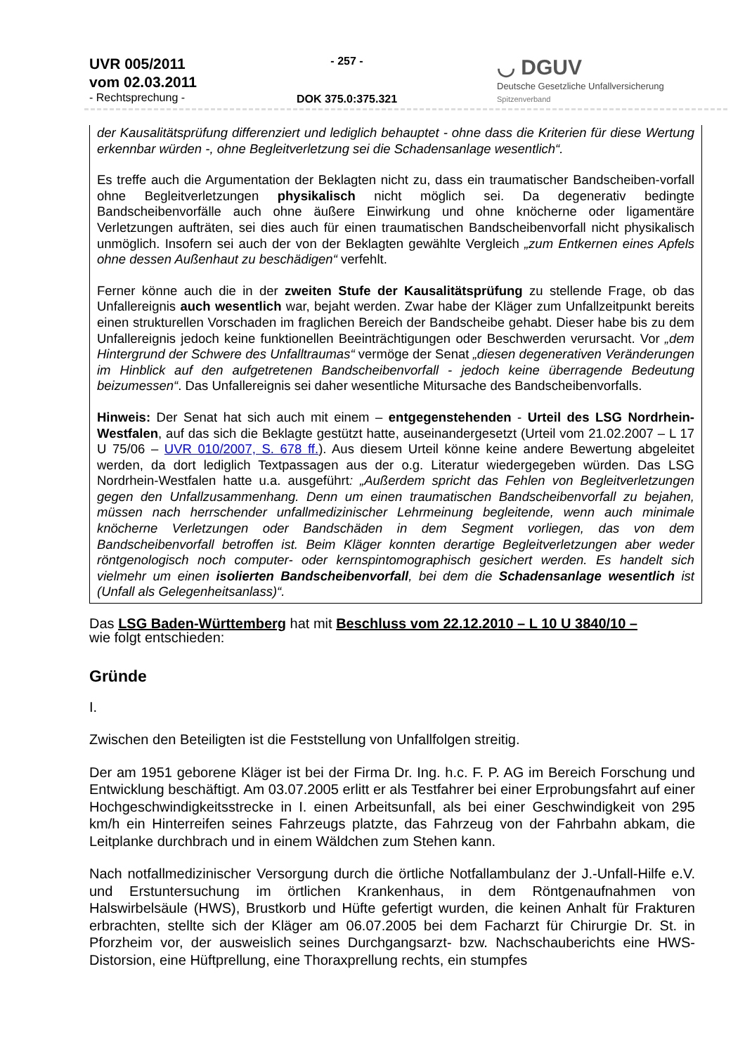UVR 005/2011
vom 02.03.2011
- Rechtsprechung -
- 257 -
DOK 375.0:375.321
◡ DGUV
Deutsche Gesetzliche Unfallversicherung
Spitzenverband
der Kausalitätsprüfung differenziert und lediglich behauptet - ohne dass die Kriterien für diese Wertung erkennbar würden -, ohne Begleitverletzung sei die Schadensanlage wesentlich“.
Es treffe auch die Argumentation der Beklagten nicht zu, dass ein traumatischer Bandscheiben-vorfall ohne Begleitverletzungen physikalisch nicht möglich sei. Da degenerativ bedingte Bandscheibenvorfälle auch ohne äußere Einwirkung und ohne knöcherne oder ligamentäre Verletzungen aufträten, sei dies auch für einen traumatischen Bandscheibenvorfall nicht physikalisch unmöglich. Insofern sei auch der von der Beklagten gewählte Vergleich „zum Entkernen eines Apfels ohne dessen Außenhaut zu beschädigen“ verfehlt.
Ferner könne auch die in der zweiten Stufe der Kausalitätsprüfung zu stellende Frage, ob das Unfallereignis auch wesentlich war, bejaht werden. Zwar habe der Kläger zum Unfallzeitpunkt bereits einen strukturellen Vorschaden im fraglichen Bereich der Bandscheibe gehabt. Dieser habe bis zu dem Unfallereignis jedoch keine funktionellen Beeinträchtigungen oder Beschwerden verursacht. Vor „dem Hintergrund der Schwere des Unfalltraumas“ vermöge der Senat „diesen degenerativen Veränderungen im Hinblick auf den aufgetretenen Bandscheibenvorfall - jedoch keine überragende Bedeutung beizumessen“. Das Unfallereignis sei daher wesentliche Mitursache des Bandscheibenvorfalls.
Hinweis: Der Senat hat sich auch mit einem – entgegenstehenden - Urteil des LSG Nordrhein-Westfalen, auf das sich die Beklagte gestützt hatte, auseinandergesetzt (Urteil vom 21.02.2007 – L 17 U 75/06 – UVR 010/2007, S. 678 ff.). Aus diesem Urteil könne keine andere Bewertung abgeleitet werden, da dort lediglich Textpassagen aus der o.g. Literatur wiedergegeben würden. Das LSG Nordrhein-Westfalen hatte u.a. ausgeführt: „Außerdem spricht das Fehlen von Begleitverletzungen gegen den Unfallzusammenhang. Denn um einen traumatischen Bandscheibenvorfall zu bejahen, müssen nach herrschender unfallmedizinischer Lehrmeinung begleitende, wenn auch minimale knöcherne Verletzungen oder Bandschäden in dem Segment vorliegen, das von dem Bandscheibenvorfall betroffen ist. Beim Kläger konnten derartige Begleitverletzungen aber weder röntgenologisch noch computer- oder kernspintomographisch gesichert werden. Es handelt sich vielmehr um einen isolierten Bandscheibenvorfall, bei dem die Schadensanlage wesentlich ist (Unfall als Gelegenheitsanlass)“.
Das LSG Baden-Württemberg hat mit Beschluss vom 22.12.2010 – L 10 U 3840/10 –
wie folgt entschieden:
Gründe
I.
Zwischen den Beteiligten ist die Feststellung von Unfallfolgen streitig.
Der am 1951 geborene Kläger ist bei der Firma Dr. Ing. h.c. F. P. AG im Bereich Forschung und Entwicklung beschäftigt. Am 03.07.2005 erlitt er als Testfahrer bei einer Erprobungsfahrt auf einer Hochgeschwindigkeitsstrecke in I. einen Arbeitsunfall, als bei einer Geschwindigkeit von 295 km/h ein Hinterreifen seines Fahrzeugs platzte, das Fahrzeug von der Fahrbahn abkam, die Leitplanke durchbrach und in einem Wäldchen zum Stehen kann.
Nach notfallmedizinischer Versorgung durch die örtliche Notfallambulanz der J.-Unfall-Hilfe e.V. und Erstuntersuchung im örtlichen Krankenhaus, in dem Röntgenaufnahmen von Halswirbelsäule (HWS), Brustkorb und Hüfte gefertigt wurden, die keinen Anhalt für Frakturen erbrachten, stellte sich der Kläger am 06.07.2005 bei dem Facharzt für Chirurgie Dr. St. in Pforzheim vor, der ausweislich seines Durchgangsarzt- bzw. Nachschauberichts eine HWS-Distorsion, eine Hüftprellung, eine Thoraxprellung rechts, ein stumpfes